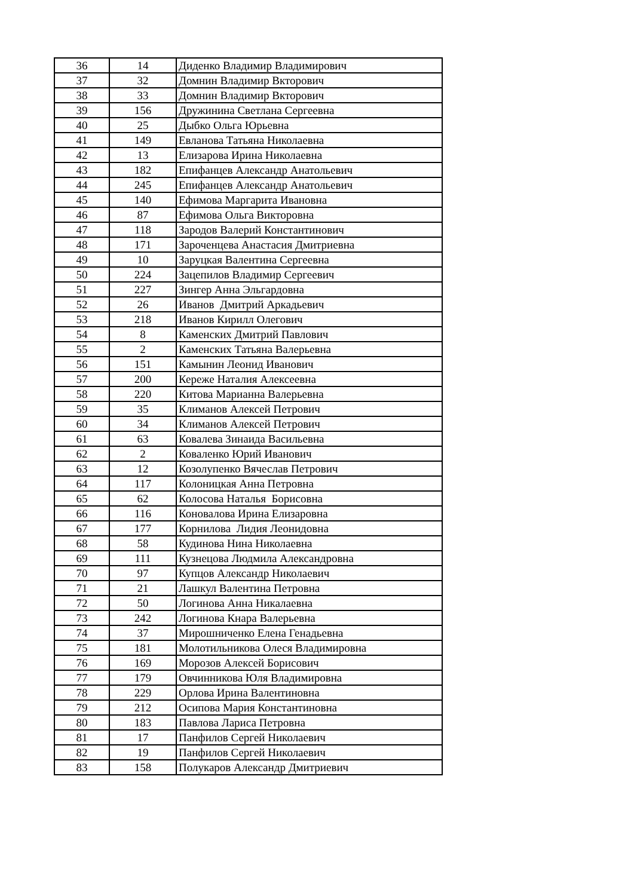| 36 | 14 | Диденко Владимир Владимирович |
| 37 | 32 | Домнин Владимир Вкторович |
| 38 | 33 | Домнин Владимир Вкторович |
| 39 | 156 | Дружинина Светлана Сергеевна |
| 40 | 25 | Дыбко Ольга Юрьевна |
| 41 | 149 | Евланова Татьяна Николаевна |
| 42 | 13 | Елизарова Ирина Николаевна |
| 43 | 182 | Епифанцев Александр Анатольевич |
| 44 | 245 | Епифанцев Александр Анатольевич |
| 45 | 140 | Ефимова Маргарита Ивановна |
| 46 | 87 | Ефимова Ольга Викторовна |
| 47 | 118 | Зародов Валерий Константинович |
| 48 | 171 | Зароченцева Анастасия Дмитриевна |
| 49 | 10 | Заруцкая Валентина Сергеевна |
| 50 | 224 | Зацепилов Владимир Сергеевич |
| 51 | 227 | Зингер Анна Эльгардовна |
| 52 | 26 | Иванов Дмитрий Аркадьевич |
| 53 | 218 | Иванов Кирилл Олегович |
| 54 | 8 | Каменских Дмитрий Павлович |
| 55 | 2 | Каменских Татьяна Валерьевна |
| 56 | 151 | Камынин Леонид Иванович |
| 57 | 200 | Кереже Наталия Алексеевна |
| 58 | 220 | Китова Марианна Валерьевна |
| 59 | 35 | Климанов Алексей Петрович |
| 60 | 34 | Климанов Алексей Петрович |
| 61 | 63 | Ковалева Зинаида Васильевна |
| 62 | 2 | Коваленко Юрий Иванович |
| 63 | 12 | Козолупенко Вячеслав Петрович |
| 64 | 117 | Колоницкая Анна Петровна |
| 65 | 62 | Колосова Наталья Борисовна |
| 66 | 116 | Коновалова Ирина Елизаровна |
| 67 | 177 | Корнилова Лидия Леонидовна |
| 68 | 58 | Кудинова Нина Николаевна |
| 69 | 111 | Кузнецова Людмила Александровна |
| 70 | 97 | Купцов Александр Николаевич |
| 71 | 21 | Лашкул Валентина Петровна |
| 72 | 50 | Логинова Анна Никалаевна |
| 73 | 242 | Логинова Кнара Валерьевна |
| 74 | 37 | Мирошниченко Елена Генадьевна |
| 75 | 181 | Молотильникова Олеся Владимировна |
| 76 | 169 | Морозов Алексей Борисович |
| 77 | 179 | Овчинникова Юля Владимировна |
| 78 | 229 | Орлова Ирина Валентиновна |
| 79 | 212 | Осипова Мария Константиновна |
| 80 | 183 | Павлова Лариса Петровна |
| 81 | 17 | Панфилов Сергей Николаевич |
| 82 | 19 | Панфилов Сергей Николаевич |
| 83 | 158 | Полукаров Александр Дмитриевич |